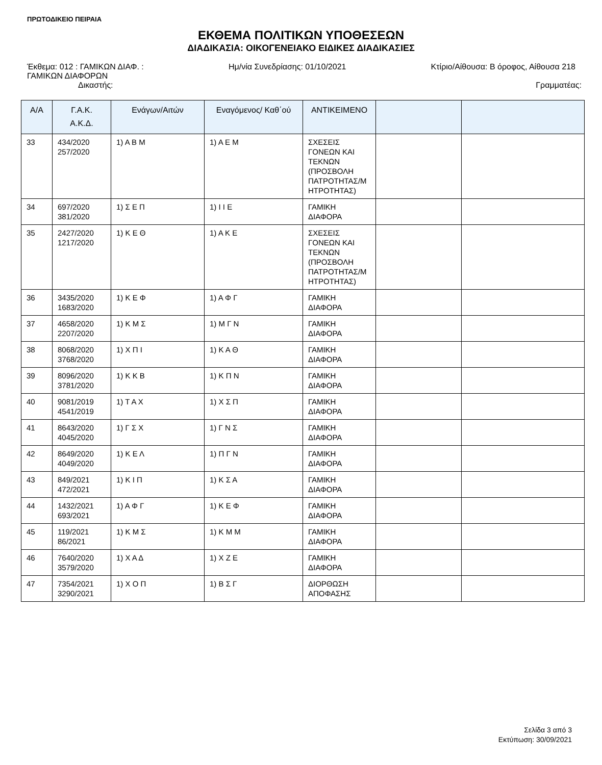ΠΡΩΤΟΔΙΚΕΙΟ ΠΕΙΡΑΙΑ
ΕΚΘΕΜΑ ΠΟΛΙΤΙΚΩΝ ΥΠΟΘΕΣΕΩΝ
ΔΙΑΔΙΚΑΣΙΑ: ΟΙΚΟΓΕΝΕΙΑΚΟ ΕΙΔΙΚΕΣ ΔΙΑΔΙΚΑΣΙΕΣ
Έκθεμα: 012 : ΓΑΜΙΚΩΝ ΔΙΑΦ. :
ΓΑΜΙΚΩΝ ΔΙΑΦΟΡΩΝ
Ημ/νία Συνεδρίασης: 01/10/2021 Κτίριο/Αίθουσα: Β όροφος, Αίθουσα 218
Δικαστής: Γραμματέας:
| Α/Α | Γ.Α.Κ. Α.Κ.Δ. | Ενάγων/Αιτών | Εναγόμενος/ Καθ΄ού | ΑΝΤΙΚΕΙΜΕΝΟ | | |
| --- | --- | --- | --- | --- | --- | --- |
| 33 | 434/2020 257/2020 | 1) Α Β Μ | 1) Α Ε Μ | ΣΧΕΣΕΙΣ ΓΟΝΕΩΝ ΚΑΙ ΤΕΚΝΩΝ (ΠΡΟΣΒΟΛΗ ΠΑΤΡΟΤΗΤΑΣ/Μ ΗΤΡΟΤΗΤΑΣ) | | |
| 34 | 697/2020 381/2020 | 1) Σ Ε Π | 1) Ι Ι Ε | ΓΑΜΙΚΗ ΔΙΑΦΟΡΑ | | |
| 35 | 2427/2020 1217/2020 | 1) Κ Ε Θ | 1) Α Κ Ε | ΣΧΕΣΕΙΣ ΓΟΝΕΩΝ ΚΑΙ ΤΕΚΝΩΝ (ΠΡΟΣΒΟΛΗ ΠΑΤΡΟΤΗΤΑΣ/Μ ΗΤΡΟΤΗΤΑΣ) | | |
| 36 | 3435/2020 1683/2020 | 1) Κ Ε Φ | 1) Α Φ Γ | ΓΑΜΙΚΗ ΔΙΑΦΟΡΑ | | |
| 37 | 4658/2020 2207/2020 | 1) Κ Μ Σ | 1) Μ Γ Ν | ΓΑΜΙΚΗ ΔΙΑΦΟΡΑ | | |
| 38 | 8068/2020 3768/2020 | 1) Χ Π Ι | 1) Κ Α Θ | ΓΑΜΙΚΗ ΔΙΑΦΟΡΑ | | |
| 39 | 8096/2020 3781/2020 | 1) Κ Κ Β | 1) Κ Π Ν | ΓΑΜΙΚΗ ΔΙΑΦΟΡΑ | | |
| 40 | 9081/2019 4541/2019 | 1) Τ Α Χ | 1) Χ Σ Π | ΓΑΜΙΚΗ ΔΙΑΦΟΡΑ | | |
| 41 | 8643/2020 4045/2020 | 1) Γ Σ Χ | 1) Γ Ν Σ | ΓΑΜΙΚΗ ΔΙΑΦΟΡΑ | | |
| 42 | 8649/2020 4049/2020 | 1) Κ Ε Λ | 1) Π Γ Ν | ΓΑΜΙΚΗ ΔΙΑΦΟΡΑ | | |
| 43 | 849/2021 472/2021 | 1) Κ Ι Π | 1) Κ Σ Α | ΓΑΜΙΚΗ ΔΙΑΦΟΡΑ | | |
| 44 | 1432/2021 693/2021 | 1) Α Φ Γ | 1) Κ Ε Φ | ΓΑΜΙΚΗ ΔΙΑΦΟΡΑ | | |
| 45 | 119/2021 86/2021 | 1) Κ Μ Σ | 1) Κ Μ Μ | ΓΑΜΙΚΗ ΔΙΑΦΟΡΑ | | |
| 46 | 7640/2020 3579/2020 | 1) Χ Α Δ | 1) Χ Ζ Ε | ΓΑΜΙΚΗ ΔΙΑΦΟΡΑ | | |
| 47 | 7354/2021 3290/2021 | 1) Χ Ο Π | 1) Β Σ Γ | ΔΙΟΡΘΩΣΗ ΑΠΟΦΑΣΗΣ | | |
Σελίδα 3 από 3
Εκτύπωση: 30/09/2021